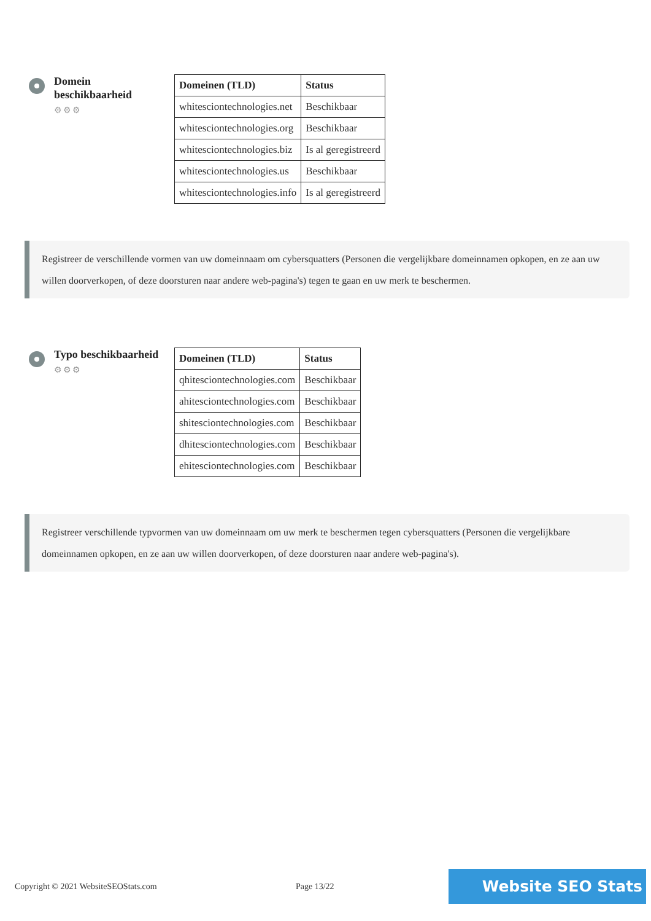Domein
beschikbaarheid
⚙⚙⚙
| Domeinen (TLD) | Status |
| --- | --- |
| whitesciontechnologies.net | Beschikbaar |
| whitesciontechnologies.org | Beschikbaar |
| whitesciontechnologies.biz | Is al geregistreerd |
| whitesciontechnologies.us | Beschikbaar |
| whitesciontechnologies.info | Is al geregistreerd |
Registreer de verschillende vormen van uw domeinnaam om cybersquatters (Personen die vergelijkbare domeinnamen opkopen, en ze aan uw willen doorverkopen, of deze doorsturen naar andere web-pagina's) tegen te gaan en uw merk te beschermen.
Typo beschikbaarheid
⚙⚙⚙
| Domeinen (TLD) | Status |
| --- | --- |
| qhitesciontechnologies.com | Beschikbaar |
| ahitesciontechnologies.com | Beschikbaar |
| shitesciontechnologies.com | Beschikbaar |
| dhitesciontechnologies.com | Beschikbaar |
| ehitesciontechnologies.com | Beschikbaar |
Registreer verschillende typvormen van uw domeinnaam om uw merk te beschermen tegen cybersquatters (Personen die vergelijkbare domeinnamen opkopen, en ze aan uw willen doorverkopen, of deze doorsturen naar andere web-pagina's).
Copyright © 2021 WebsiteSEOStats.com Page 13/22 Website SEO Stats